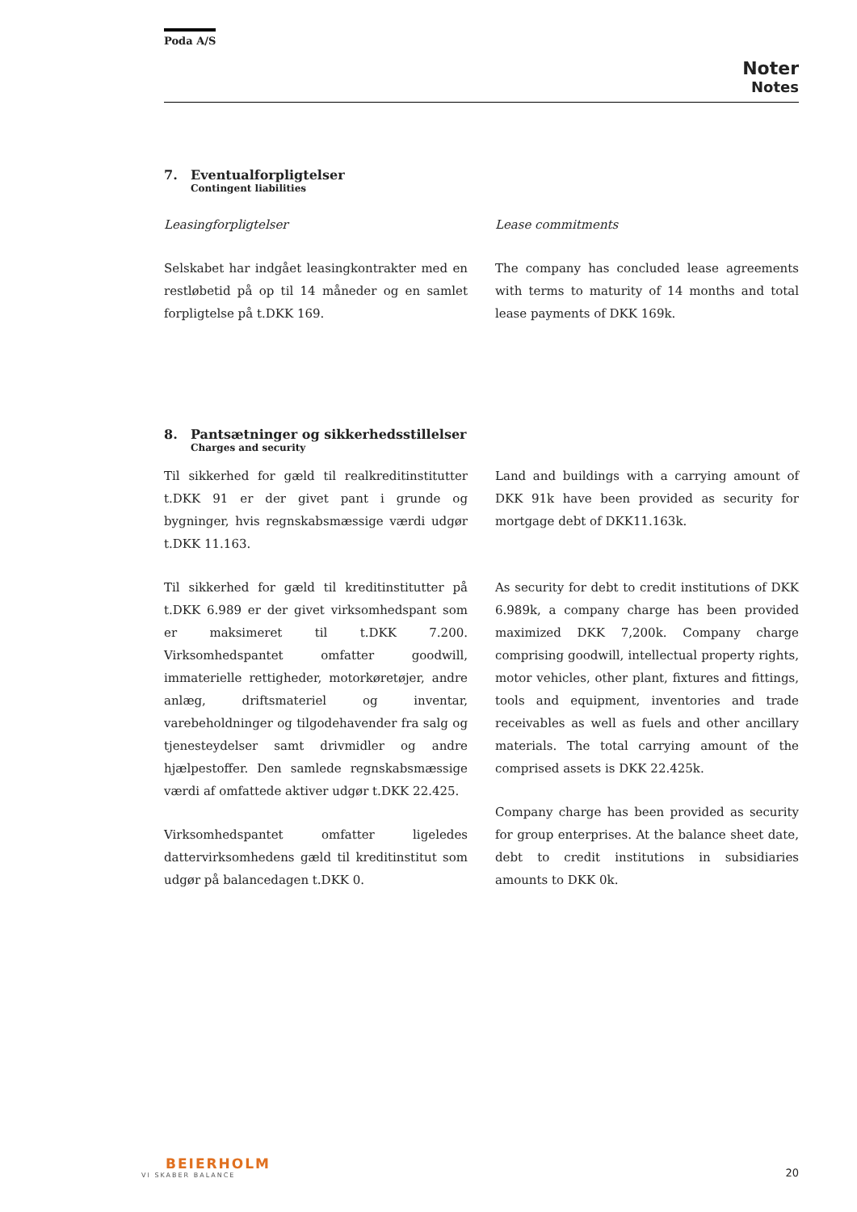Poda A/S
Noter
Notes
7. Eventualforpligtelser
Contingent liabilities
Leasingforpligtelser
Selskabet har indgået leasingkontrakter med en restløbetid på op til 14 måneder og en samlet forpligtelse på t.DKK 169.
Lease commitments
The company has concluded lease agreements with terms to maturity of 14 months and total lease payments of DKK 169k.
8. Pantsætninger og sikkerhedsstillelser
Charges and security
Til sikkerhed for gæld til realkreditinstitutter t.DKK 91 er der givet pant i grunde og bygninger, hvis regnskabsmæssige værdi udgør t.DKK 11.163.
Til sikkerhed for gæld til kreditinstitutter på t.DKK 6.989 er der givet virksomhedspant som er maksimeret til t.DKK 7.200. Virksomhedspantet omfatter goodwill, immaterielle rettigheder, motorkøretøjer, andre anlæg, driftsmateriel og inventar, varebeholdninger og tilgodehavender fra salg og tjenesteydelser samt drivmidler og andre hjælpestoffer. Den samlede regnskabsmæssige værdi af omfattede aktiver udgør t.DKK 22.425.
Virksomhedspantet omfatter ligeledes dattervirksomhedens gæld til kreditinstitut som udgør på balancedagen t.DKK 0.
Land and buildings with a carrying amount of DKK 91k have been provided as security for mortgage debt of DKK11.163k.
As security for debt to credit institutions of DKK 6.989k, a company charge has been provided maximized DKK 7,200k. Company charge comprising goodwill, intellectual property rights, motor vehicles, other plant, fixtures and fittings, tools and equipment, inventories and trade receivables as well as fuels and other ancillary materials. The total carrying amount of the comprised assets is DKK 22.425k.
Company charge has been provided as security for group enterprises. At the balance sheet date, debt to credit institutions in subsidiaries amounts to DKK 0k.
BEIERHOLM
VI SKABER BALANCE
20